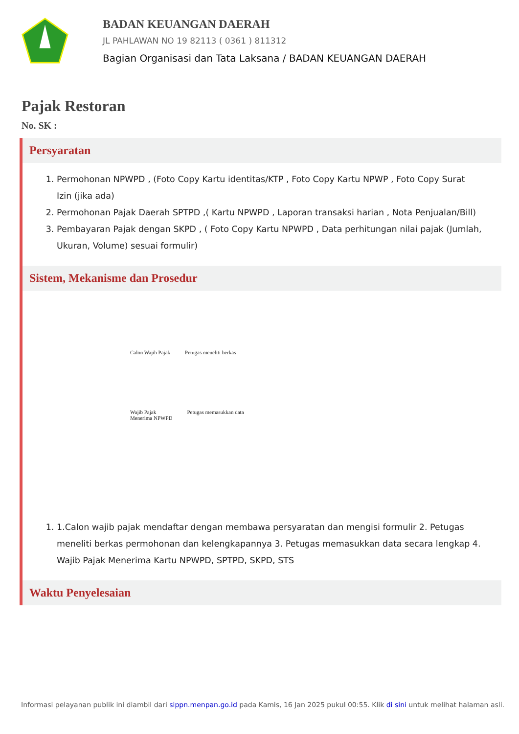BADAN KEUANGAN DAERAH
JL PAHLAWAN NO 19 82113 ( 0361 ) 811312
Bagian Organisasi dan Tata Laksana / BADAN KEUANGAN DAERAH
Pajak Restoran
No. SK :
Persyaratan
1. Permohonan NPWPD , (Foto Copy Kartu identitas/KTP , Foto Copy Kartu NPWP , Foto Copy Surat Izin (jika ada)
2. Permohonan Pajak Daerah SPTPD ,( Kartu NPWPD , Laporan transaksi harian , Nota Penjualan/Bill)
3. Pembayaran Pajak dengan SKPD , ( Foto Copy Kartu NPWPD , Data perhitungan nilai pajak (Jumlah, Ukuran, Volume) sesuai formulir)
Sistem, Mekanisme dan Prosedur
Calon Wajib Pajak Petugas meneliti berkas
Wajib Pajak
Menerima NPWPD Petugas memasukkan data
1. 1.Calon wajib pajak mendaftar dengan membawa persyaratan dan mengisi formulir 2. Petugas meneliti berkas permohonan dan kelengkapannya 3. Petugas memasukkan data secara lengkap 4. Wajib Pajak Menerima Kartu NPWPD, SPTPD, SKPD, STS
Waktu Penyelesaian
Informasi pelayanan publik ini diambil dari sippn.menpan.go.id pada Kamis, 16 Jan 2025 pukul 00:55. Klik di sini untuk melihat halaman asli.